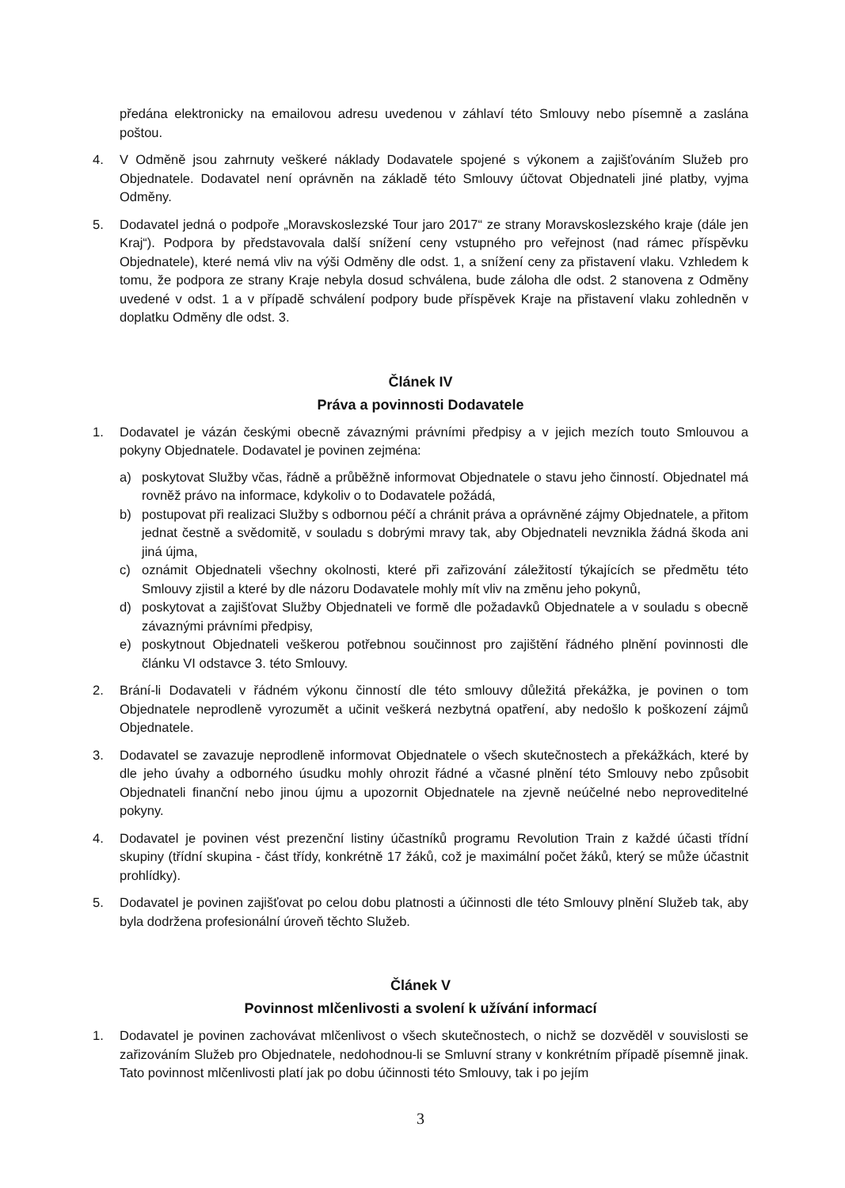předána elektronicky na emailovou adresu uvedenou v záhlaví této Smlouvy nebo písemně a zaslána poštou.
4. V Odměně jsou zahrnuty veškeré náklady Dodavatele spojené s výkonem a zajišťováním Služeb pro Objednatele. Dodavatel není oprávněn na základě této Smlouvy účtovat Objednateli jiné platby, vyjma Odměny.
5. Dodavatel jedná o podpoře „Moravskoslezské Tour jaro 2017“ ze strany Moravskoslezského kraje (dále jen Kraj“). Podpora by představovala další snížení ceny vstupného pro veřejnost (nad rámec příspěvku Objednatele), které nemá vliv na výši Odměny dle odst. 1, a snížení ceny za přistavení vlaku. Vzhledem k tomu, že podpora ze strany Kraje nebyla dosud schválena, bude záloha dle odst. 2 stanovena z Odměny uvedené v odst. 1 a v případě schválení podpory bude příspěvek Kraje na přistavení vlaku zohledněn v doplatku Odměny dle odst. 3.
Článek IV
Práva a povinnosti Dodavatele
1. Dodavatel je vázán českými obecně závaznými právními předpisy a v jejich mezích touto Smlouvou a pokyny Objednatele. Dodavatel je povinen zejména:
a) poskytovat Služby včas, řádně a průběžně informovat Objednatele o stavu jeho činností. Objednatel má rovněž právo na informace, kdykoliv o to Dodavatele požádá,
b) postupovat při realizaci Služby s odbornou péčí a chránit práva a oprávněné zájmy Objednatele, a přitom jednat čestně a svědomitě, v souladu s dobrými mravy tak, aby Objednateli nevznikla žádná škoda ani jiná újma,
c) oznámit Objednateli všechny okolnosti, které při zařizování záležitostí týkajících se předmětu této Smlouvy zjistil a které by dle názoru Dodavatele mohly mít vliv na změnu jeho pokynů,
d) poskytovat a zajišťovat Služby Objednateli ve formě dle požadavků Objednatele a v souladu s obecně závaznými právními předpisy,
e) poskytnout Objednateli veškerou potřebnou součinnost pro zajištění řádného plnění povinnosti dle článku VI odstavce 3. této Smlouvy.
2. Brání-li Dodavateli v řádném výkonu činností dle této smlouvy důležitá překážka, je povinen o tom Objednatele neprodleně vyrozumět a učinit veškerá nezbytná opatření, aby nedošlo k poškození zájmů Objednatele.
3. Dodavatel se zavazuje neprodleně informovat Objednatele o všech skutečnostech a překážkách, které by dle jeho úvahy a odborného úsudku mohly ohrozit řádné a včasné plnění této Smlouvy nebo způsobit Objednateli finanční nebo jinou újmu a upozornit Objednatele na zjevně neúčelné nebo neproveditelné pokyny.
4. Dodavatel je povinen vést prezenční listiny účastníků programu Revolution Train z každé účasti třídní skupiny (třídní skupina - část třídy, konkrétně 17 žáků, což je maximální počet žáků, který se může účastnit prohlídky).
5. Dodavatel je povinen zajišťovat po celou dobu platnosti a účinnosti dle této Smlouvy plnění Služeb tak, aby byla dodržena profesionální úroveň těchto Služeb.
Článek V
Povinnost mlčenlivosti a svolení k užívání informací
1. Dodavatel je povinen zachovávat mlčenlivost o všech skutečnostech, o nichž se dozvěděl v souvislosti se zařizováním Služeb pro Objednatele, nedohodnou-li se Smluvní strany v konkrétním případě písemně jinak. Tato povinnost mlčenlivosti platí jak po dobu účinnosti této Smlouvy, tak i po jejím
3